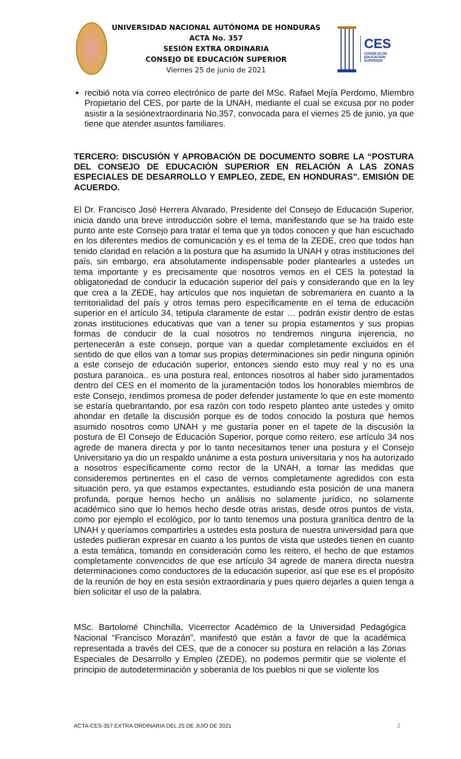UNIVERSIDAD NACIONAL AUTÓNOMA DE HONDURAS
ACTA No. 357
SESIÓN EXTRA ORDINARIA
CONSEJO DE EDUCACIÓN SUPERIOR
Viernes 25 de junio de 2021
CES
CONSEJO DE EDUCACIÓN SUPERIOR
recibió nota vía correo electrónico de parte del MSc. Rafael Mejía Perdomo, Miembro Propietario del CES, por parte de la UNAH, mediante el cual se excusa por no poder asistir a la sesiónextraordinaria No.357, convocada para el viernes 25 de junio, ya que tiene que atender asuntos familiares.
TERCERO: DISCUSIÓN Y APROBACIÓN DE DOCUMENTO SOBRE LA “POSTURA DEL CONSEJO DE EDUCACIÓN SUPERIOR EN RELACIÓN A LAS ZONAS ESPECIALES DE DESARROLLO Y EMPLEO, ZEDE, EN HONDURAS”. EMISIÓN DE ACUERDO.
El Dr. Francisco José Herrera Alvarado, Presidente del Consejo de Educación Superior, inicia dando una breve introducción sobre el tema, manifestando que se ha traido este punto ante este Consejo para tratar el tema que ya todos conocen y que han escuchado en los diferentes medios de comunicación y es el tema de la ZEDE, creo que todos han tenido claridad en relación a la postura que ha asumido la UNAH y otras instituciones del país, sin embargo, era absolutamente indispensable poder plantearles a ustedes un tema importante y es precisamente que nosotros vemos en el CES la potestad la obligatoriedad de conducir la educación superior del país y considerando que en la ley que crea a la ZEDE, hay artículos que nos inquietan de sobremanera en cuanto a la territorialidad del país y otros temas pero específicamente en el tema de educación superior en el artículo 34, tetipula claramente de estar … podrán existir dentro de estas zonas instituciones educativas que van a tener su propia estamentos y sus propias formas de conducir de la cual nosotros no tendremos ninguna injerencia, no pertenecerán a este consejo, porque van a quedar completamente excluidos en el sentido de que ellos van a tomar sus propias determinaciones sin pedir ninguna opinión a este consejo de educación superior, entonces siendo esto muy real y no es una postura paranoica.. es una postura real, entonces nosotros al haber sido juramentados dentro del CES en el momento de la juramentación todos los honorables miembros de este Consejo, rendimos promesa de poder defender justamente lo que en este momento se estaría quebrantando, por esa razón con todo respeto planteo ante ustedes y omito ahondar en detalle la discusión porque es de todos conocido la postura que hemos asumido nosotros como UNAH y me gustaría poner en el tapete de la discusión la postura de El Consejo de Educación Superior, porque como reitero, ese artículo 34 nos agrede de manera directa y por lo tanto necesitamos tener una postura y el Consejo Universitario ya dio un respaldo unánime a esta postura universitaria y nos ha autorizado a nosotros específicamente como rector de la UNAH, a tomar las medidas que consideremos pertinentes en el caso de vernos completamente agredidos con esta situación pero, ya que estamos expectantes, estudiando esta posición de una manera profunda, porque hemos hecho un análisis no solamente jurídico, no solamente académico sino que lo hemos hecho desde otras aristas, desde otros puntos de vista, como por ejemplo el ecológico, por lo tanto tenemos una postura granítica dentro de la UNAH y queríamos compartirles a ustedes esta postura de nuestra universidad para que ustedes pudieran expresar en cuanto a los puntos de vista que ustedes tienen en cuanto a esta temática, tomando en consideración como les reitero, el hecho de que estamos completamente convencidos de que ese artículo 34 agrede de manera directa nuestra determinaciones como conductores de la educación superior, así que ese es el propósito de la reunión de hoy en esta sesión extraordinaria y pues quiero dejarles a quien tenga a bien solicitar el uso de la palabra.
MSc. Bartolomé Chinchilla, Vicerrector Académico de la Universidad Pedagógica Nacional “Francisco Morazán”, manifestó que están a favor de que la académica representada a través del CES, que de a conocer su postura en relación a las Zonas Especiales de Desarrollo y Empleo (ZEDE), no podemos permitir que se violente el principio de autodeterminación y soberanía de los pueblos ni que se violente los
ACTA-CES-357 EXTRA ORDINARIA DEL 25 DE JUIO DE 2021 2